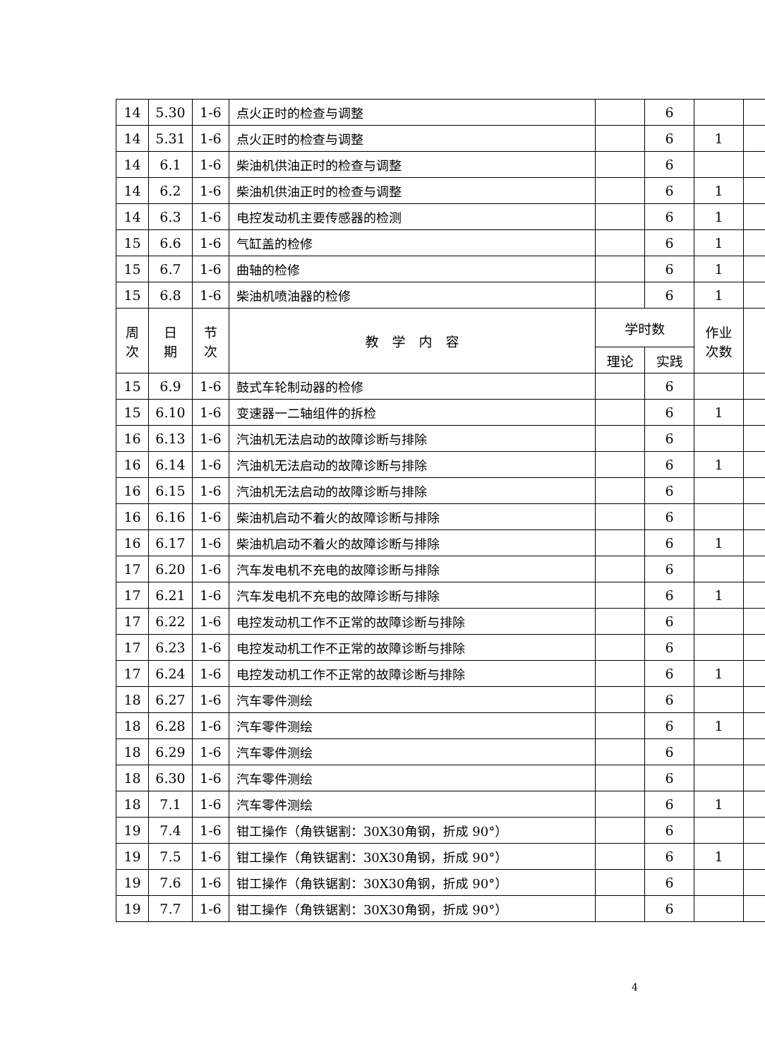| 14 | 5.30 | 1-6 | 点火正时的检查与调整 | | 6 | | |
| 14 | 5.31 | 1-6 | 点火正时的检查与调整 | | 6 | 1 | |
| 14 | 6.1 | 1-6 | 柴油机供油正时的检查与调整 | | 6 | | |
| 14 | 6.2 | 1-6 | 柴油机供油正时的检查与调整 | | 6 | 1 | |
| 14 | 6.3 | 1-6 | 电控发动机主要传感器的检测 | | 6 | 1 | |
| 15 | 6.6 | 1-6 | 气缸盖的检修 | | 6 | 1 | |
| 15 | 6.7 | 1-6 | 曲轴的检修 | | 6 | 1 | |
| 15 | 6.8 | 1-6 | 柴油机喷油器的检修 | | 6 | 1 | |
| 周 次 | 日 期 | 节 次 | 教 学 内 容 | 学时数 | | 作业 次数 | |
| | | | | 理论 | 实践 | | |
| 15 | 6.9 | 1-6 | 鼓式车轮制动器的检修 | | 6 | | |
| 15 | 6.10 | 1-6 | 变速器一二轴组件的拆检 | | 6 | 1 | |
| 16 | 6.13 | 1-6 | 汽油机无法启动的故障诊断与排除 | | 6 | | |
| 16 | 6.14 | 1-6 | 汽油机无法启动的故障诊断与排除 | | 6 | 1 | |
| 16 | 6.15 | 1-6 | 汽油机无法启动的故障诊断与排除 | | 6 | | |
| 16 | 6.16 | 1-6 | 柴油机启动不着火的故障诊断与排除 | | 6 | | |
| 16 | 6.17 | 1-6 | 柴油机启动不着火的故障诊断与排除 | | 6 | 1 | |
| 17 | 6.20 | 1-6 | 汽车发电机不充电的故障诊断与排除 | | 6 | | |
| 17 | 6.21 | 1-6 | 汽车发电机不充电的故障诊断与排除 | | 6 | 1 | |
| 17 | 6.22 | 1-6 | 电控发动机工作不正常的故障诊断与排除 | | 6 | | |
| 17 | 6.23 | 1-6 | 电控发动机工作不正常的故障诊断与排除 | | 6 | | |
| 17 | 6.24 | 1-6 | 电控发动机工作不正常的故障诊断与排除 | | 6 | 1 | |
| 18 | 6.27 | 1-6 | 汽车零件测绘 | | 6 | | |
| 18 | 6.28 | 1-6 | 汽车零件测绘 | | 6 | 1 | |
| 18 | 6.29 | 1-6 | 汽车零件测绘 | | 6 | | |
| 18 | 6.30 | 1-6 | 汽车零件测绘 | | 6 | | |
| 18 | 7.1 | 1-6 | 汽车零件测绘 | | 6 | 1 | |
| 19 | 7.4 | 1-6 | 钳工操作（角铁锯割：30X30角钢，折成 90°） | | 6 | | |
| 19 | 7.5 | 1-6 | 钳工操作（角铁锯割：30X30角钢，折成 90°） | | 6 | 1 | |
| 19 | 7.6 | 1-6 | 钳工操作（角铁锯割：30X30角钢，折成 90°） | | 6 | | |
| 19 | 7.7 | 1-6 | 钳工操作（角铁锯割：30X30角钢，折成 90°） | | 6 | | |
4